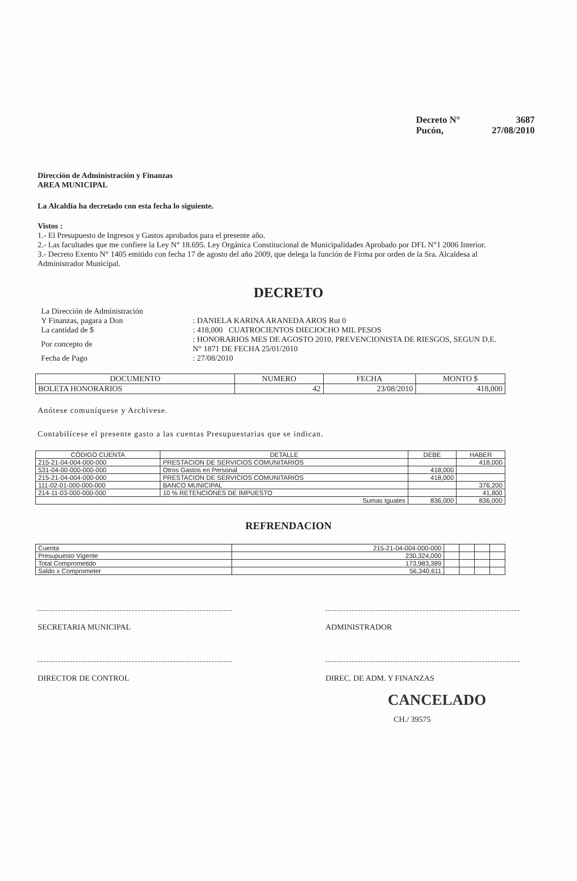Decreto N° 3687
Pucón, 27/08/2010
Dirección de Administración y Finanzas
AREA MUNICIPAL
La Alcaldía ha decretado con esta fecha lo siguiente.
Vistos :
1.- El Presupuesto de Ingresos y Gastos aprobados para el presente año.
2.- Las facultades que me confiere la Ley N° 18.695. Ley Orgánica Constitucional de Municipalidades Aprobado por DFL N°1 2006 Interior.
3.- Decreto Exento N° 1405 emitido con fecha 17 de agosto del año 2009, que delega la función de Firma por orden de la Sra. Alcaldesa al Administrador Municipal.
DECRETO
| La Dirección de Administración | |
| Y Finanzas, pagara a Don | : DANIELA KARINA ARANEDA AROS Rut 0 |
| La cantidad de $ | : 418,000 CUATROCIENTOS DIECIOCHO MIL PESOS |
| Por concepto de | : HONORARIOS MES DE AGOSTO 2010, PREVENCIONISTA DE RIESGOS, SEGUN D.E. N° 1871 DE FECHA 25/01/2010 |
| Fecha de Pago | : 27/08/2010 |
| DOCUMENTO | NUMERO | FECHA | MONTO $ |
| --- | --- | --- | --- |
| BOLETA HONORARIOS | 42 | 23/08/2010 | 418,000 |
Anótese comuníquese y Archívese.
Contabilícese el presente gasto a las cuentas Presupuestarias que se indican.
| CÓDIGO CUENTA | DETALLE | DEBE | HABER |
| --- | --- | --- | --- |
| 215-21-04-004-000-000 | PRESTACION DE SERVICIOS COMUNITARIOS | | 418,000 |
| 531-04-00-000-000-000 | Otros Gastos en Personal | 418,000 | |
| 215-21-04-004-000-000 | PRESTACION DE SERVICIOS COMUNITARIOS | 418,000 | |
| 111-02-01-000-000-000 | BANCO MUNICIPAL | | 376,200 |
| 214-11-03-000-000-000 | 10 % RETENCIONES DE IMPUESTO | | 41,800 |
| Sumas Iguales | | 836,000 | 836,000 |
REFRENDACION
| Cuenta | 215-21-04-004-000-000 | | | | |
| Presupuesto Vigente | 230,324,000 | | | | |
| Total Comprometido | 173,983,389 | | | | |
| Saldo x Comprometer | 56,340,611 | | | | |
SECRETARIA MUNICIPAL ADMINISTRADOR
DIRECTOR DE CONTROL DIREC. DE ADM. Y FINANZAS
CANCELADO
CH./ 39575